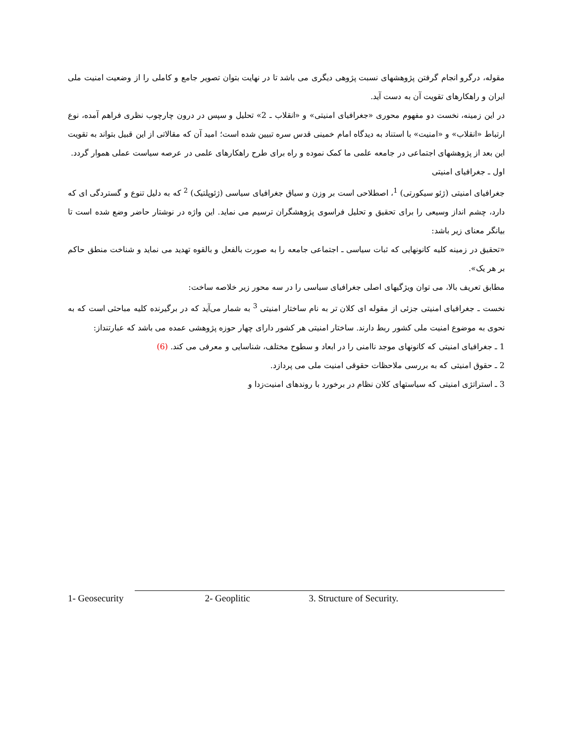مقوله، درگرو انجام گرفتن پژوهشهای نسبت پژوهی دیگری می باشد تا در نهایت بتوان تصویر جامع و کاملی را از وضعیت امنیت ملی ایران و راهکارهای تقویت آن به دست آید.
در این زمینه، نخست دو مفهوم محوری «جغرافیای امنیتی» و «انقلاب ـ 2» تحلیل و سپس در درون چارچوب نظری فراهم آمده، نوع ارتباط «انقلاب» و «امنیت» با استناد به دیدگاه امام خمینی قدس سره تبیین شده است؛ امید آن که مقالاتی از این قبیل بتواند به تقویت این بعد از پژوهشهای اجتماعی در جامعه علمی ما کمک نموده و راه برای طرح راهکارهای علمی در عرصه سیاست عملی هموار گردد.
اول ـ جغرافیای امنیتی
جغرافیای امنیتی (ژئو سیکورتی) <sup>1</sup>، اصطلاحی است بر وزن و سیاق جغرافیای سیاسی (ژئوپلتیک) <sup>2</sup> که به دلیل تنوع و گستردگی ای که دارد، چشم انداز وسیعی را برای تحقیق و تحلیل فراسوی پژوهشگران ترسیم می نماید. این واژه در نوشتار حاضر وضع شده است تا بیانگر معنای زیر باشد:
«تحقیق در زمینه کلیه کانونهایی که ثبات سیاسی ـ اجتماعی جامعه را به صورت بالفعل و بالقوه تهدید می نماید و شناخت منطق حاکم بر هر یک».
مطابق تعریف بالا، می توان ویژگیهای اصلی جغرافیای سیاسی را در سه محور زیر خلاصه ساخت:
نخست ـ جغرافیای امنیتی جزئی از مقوله ای کلان تر به نام ساختار امنیتی <sup>3</sup> به شمار می‌آید که در برگیرنده کلیه مباحثی است که به نحوی به موضوع امنیت ملی کشور ربط دارند. ساختار امنیتی هر کشور دارای چهار حوزه پژوهشی عمده می باشد که عبارتنداز:
1 ـ جغرافیای امنیتی که کانونهای موجد ناامنی را در ابعاد و سطوح مختلف، شناسایی و معرفی می کند. (6)
2 ـ حقوق امنیتی که به بررسی ملاحظات حقوقی امنیت ملی می پردازد.
3 ـ استراتژی امنیتی که سیاستهای کلان نظام در برخورد با روندهای امنیت‌زدا و
1- Geosecurity 2- Geoplitic 3. Structure of Security.